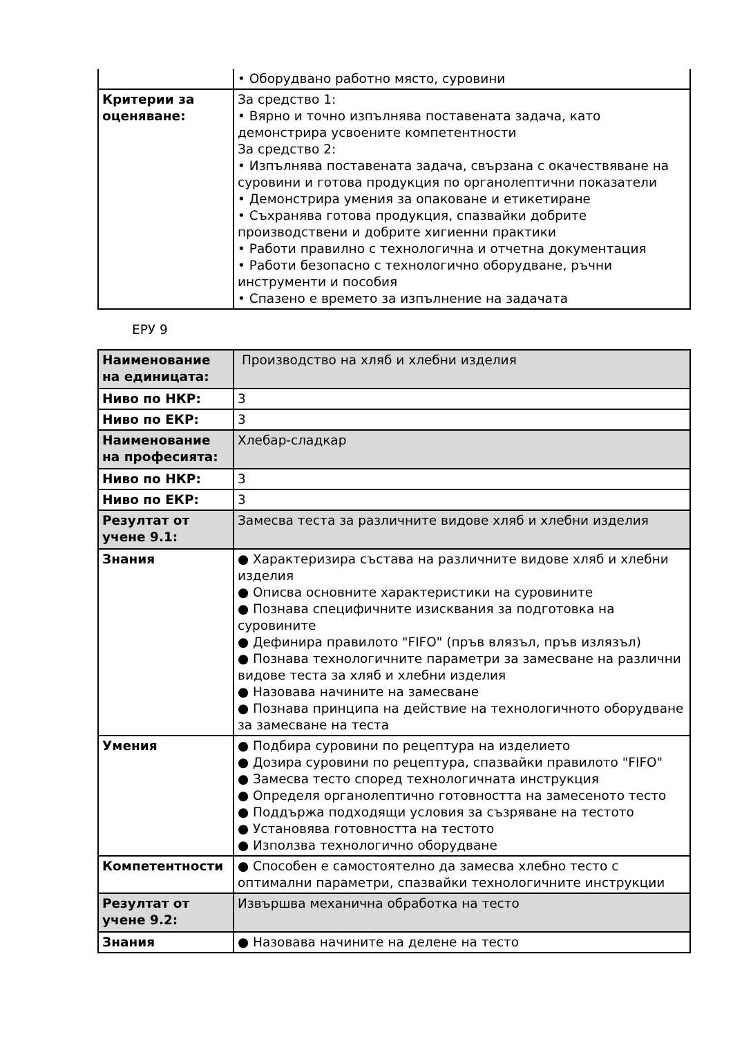| | • Оборудвано работно място, суровини |
| Критерии за оценяване: | За средство 1: • Вярно и точно изпълнява поставената задача, като демонстрира усвоените компетентности За средство 2: • Изпълнява поставената задача, свързана с окачествяване на суровини и готова продукция по органолептични показатели • Демонстрира умения за опаковане и етикетиране • Съхранява готова продукция, спазвайки добрите производствени и добрите хигиенни практики • Работи правилно с технологична и отчетна документация • Работи безопасно с технологично оборудване, ръчни инструменти и пособия • Спазено е времето за изпълнение на задачата |
ЕРУ 9
| Наименование на единицата: | Производство на хляб и хлебни изделия |
| Ниво по НКР: | 3 |
| Ниво по ЕКР: | 3 |
| Наименование на професията: | Хлебар-сладкар |
| Ниво по НКР: | 3 |
| Ниво по ЕКР: | 3 |
| Резултат от учене 9.1: | Замесва теста за различните видове хляб и хлебни изделия |
| Знания | ● Характеризира състава на различните видове хляб и хлебни изделия ● Описва основните характеристики на суровините ● Познава специфичните изисквания за подготовка на суровините ● Дефинира правилото "FIFO" (пръв влязъл, пръв излязъл) ● Познава технологичните параметри за замесване на различни видове теста за хляб и хлебни изделия ● Назовава начините на замесване ● Познава принципа на действие на технологичното оборудване за замесване на теста |
| Умения | ● Подбира суровини по рецептура на изделието ● Дозира суровини по рецептура, спазвайки правилото "FIFO" ● Замесва тесто според технологичната инструкция ● Определя органолептично готовността на замесеното тесто ● Поддържа подходящи условия за съзряване на тестото ● Установява готовността на тестото ● Използва технологично оборудване |
| Компетентности | ● Способен е самостоятелно да замесва хлебно тесто с оптимални параметри, спазвайки технологичните инструкции |
| Резултат от учене 9.2: | Извършва механична обработка на тесто |
| Знания | ● Назовава начините на делене на тесто |